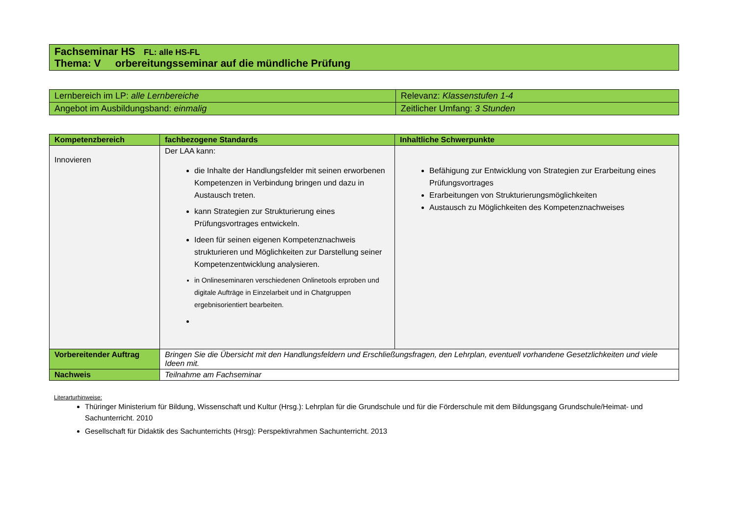| Fachseminar HS FL: alle HS-FL Thema: V orbereitungsseminar auf die mündliche Prüfung |
| Lernbereich im LP: alle Lernbereiche | Relevanz: Klassenstufen 1-4 |
| Angebot im Ausbildungsband: einmalig | Zeitlicher Umfang: 3 Stunden |
| Kompetenzbereich | fachbezogene Standards | Inhaltliche Schwerpunkte |
| --- | --- | --- |
| Innovieren | Der LAA kann: die Inhalte der Handlungsfelder mit seinen erworbenen Kompetenzen in Verbindung bringen und dazu in Austausch treten. kann Strategien zur Strukturierung eines Prüfungsvortrages entwickeln. Ideen für seinen eigenen Kompetenznachweis strukturieren und Möglichkeiten zur Darstellung seiner Kompetenzentwicklung analysieren. in Onlineseminaren verschiedenen Onlinetools erproben und digitale Aufträge in Einzelarbeit und in Chatgruppen ergebnisorientiert bearbeiten. | Befähigung zur Entwicklung von Strategien zur Erarbeitung eines Prüfungsvortrages Erarbeitungen von Strukturierungsmöglichkeiten Austausch zu Möglichkeiten des Kompetenznachweises |
| Vorbereitender Auftrag | Bringen Sie die Übersicht mit den Handlungsfeldern und Erschließungsfragen, den Lehrplan, eventuell vorhandene Gesetzlichkeiten und viele Ideen mit. | |
| Nachweis | Teilnahme am Fachseminar | |
Literarturhinweise:
Thüringer Ministerium für Bildung, Wissenschaft und Kultur (Hrsg.): Lehrplan für die Grundschule und für die Förderschule mit dem Bildungsgang Grundschule/Heimat- und Sachunterricht. 2010
Gesellschaft für Didaktik des Sachunterrichts (Hrsg): Perspektivrahmen Sachunterricht. 2013